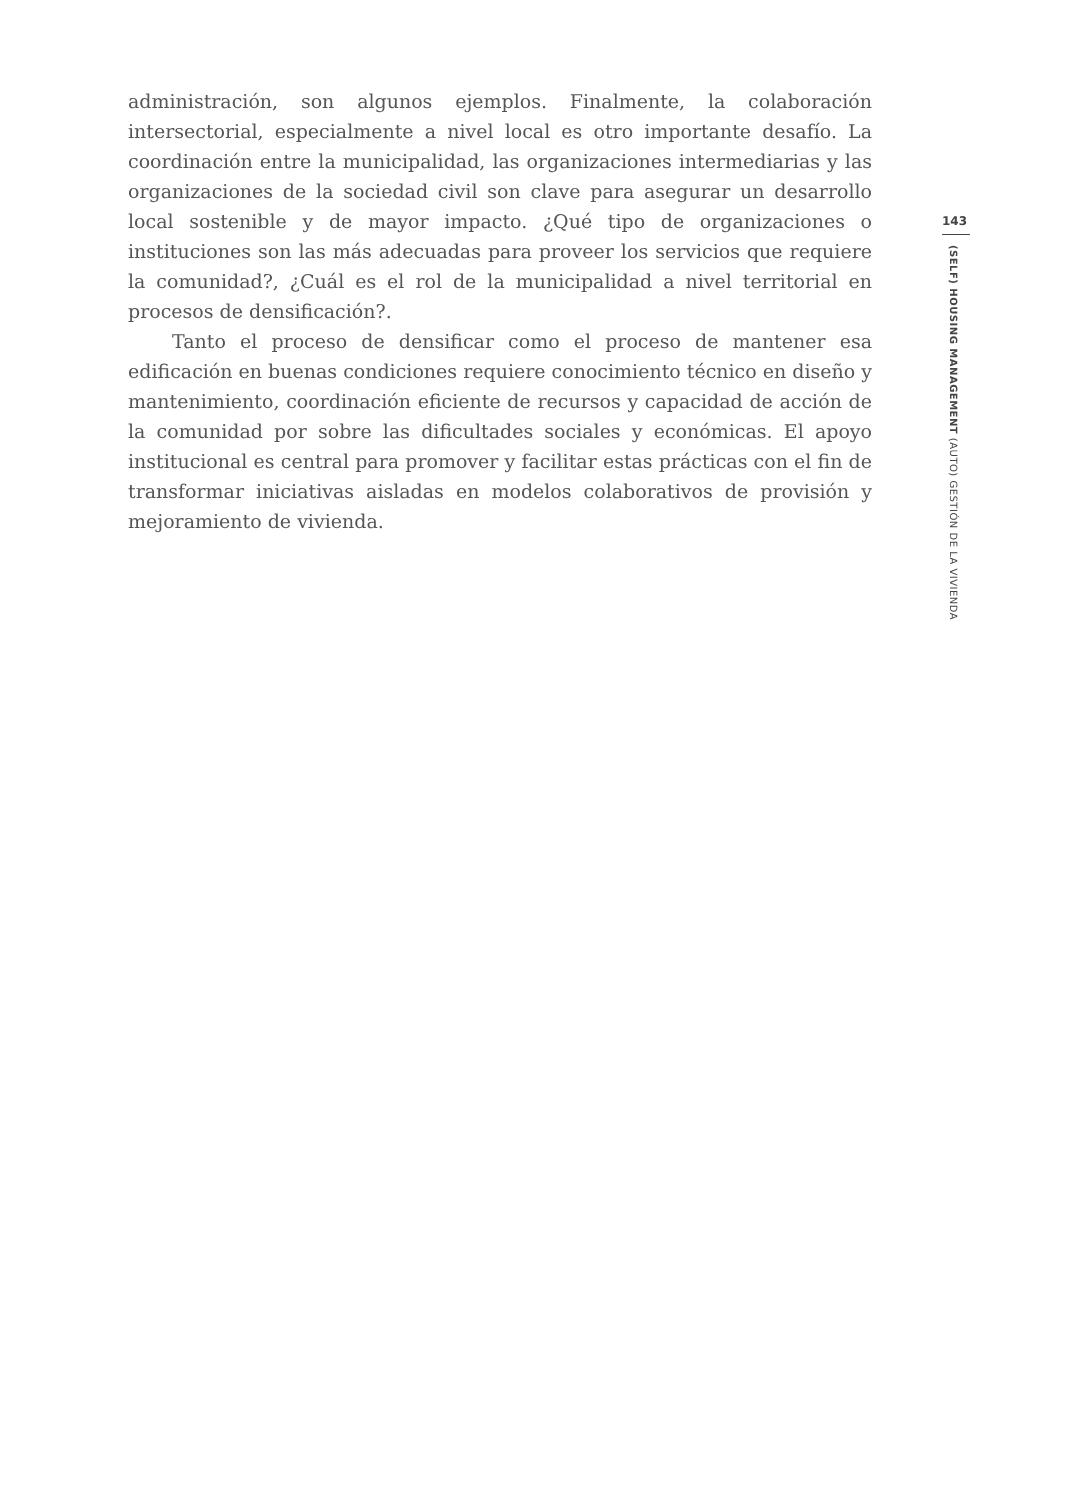administración, son algunos ejemplos. Finalmente, la colaboración intersectorial, especialmente a nivel local es otro importante desafío. La coordinación entre la municipalidad, las organizaciones intermediarias y las organizaciones de la sociedad civil son clave para asegurar un desarrollo local sostenible y de mayor impacto. ¿Qué tipo de organizaciones o instituciones son las más adecuadas para proveer los servicios que requiere la comunidad?, ¿Cuál es el rol de la municipalidad a nivel territorial en procesos de densificación?.
Tanto el proceso de densificar como el proceso de mantener esa edificación en buenas condiciones requiere conocimiento técnico en diseño y mantenimiento, coordinación eficiente de recursos y capacidad de acción de la comunidad por sobre las dificultades sociales y económicas. El apoyo institucional es central para promover y facilitar estas prácticas con el fin de transformar iniciativas aisladas en modelos colaborativos de provisión y mejoramiento de vivienda.
143
(SELF) HOUSING MANAGEMENT (AUTO) GESTIÓN DE LA VIVIENDA